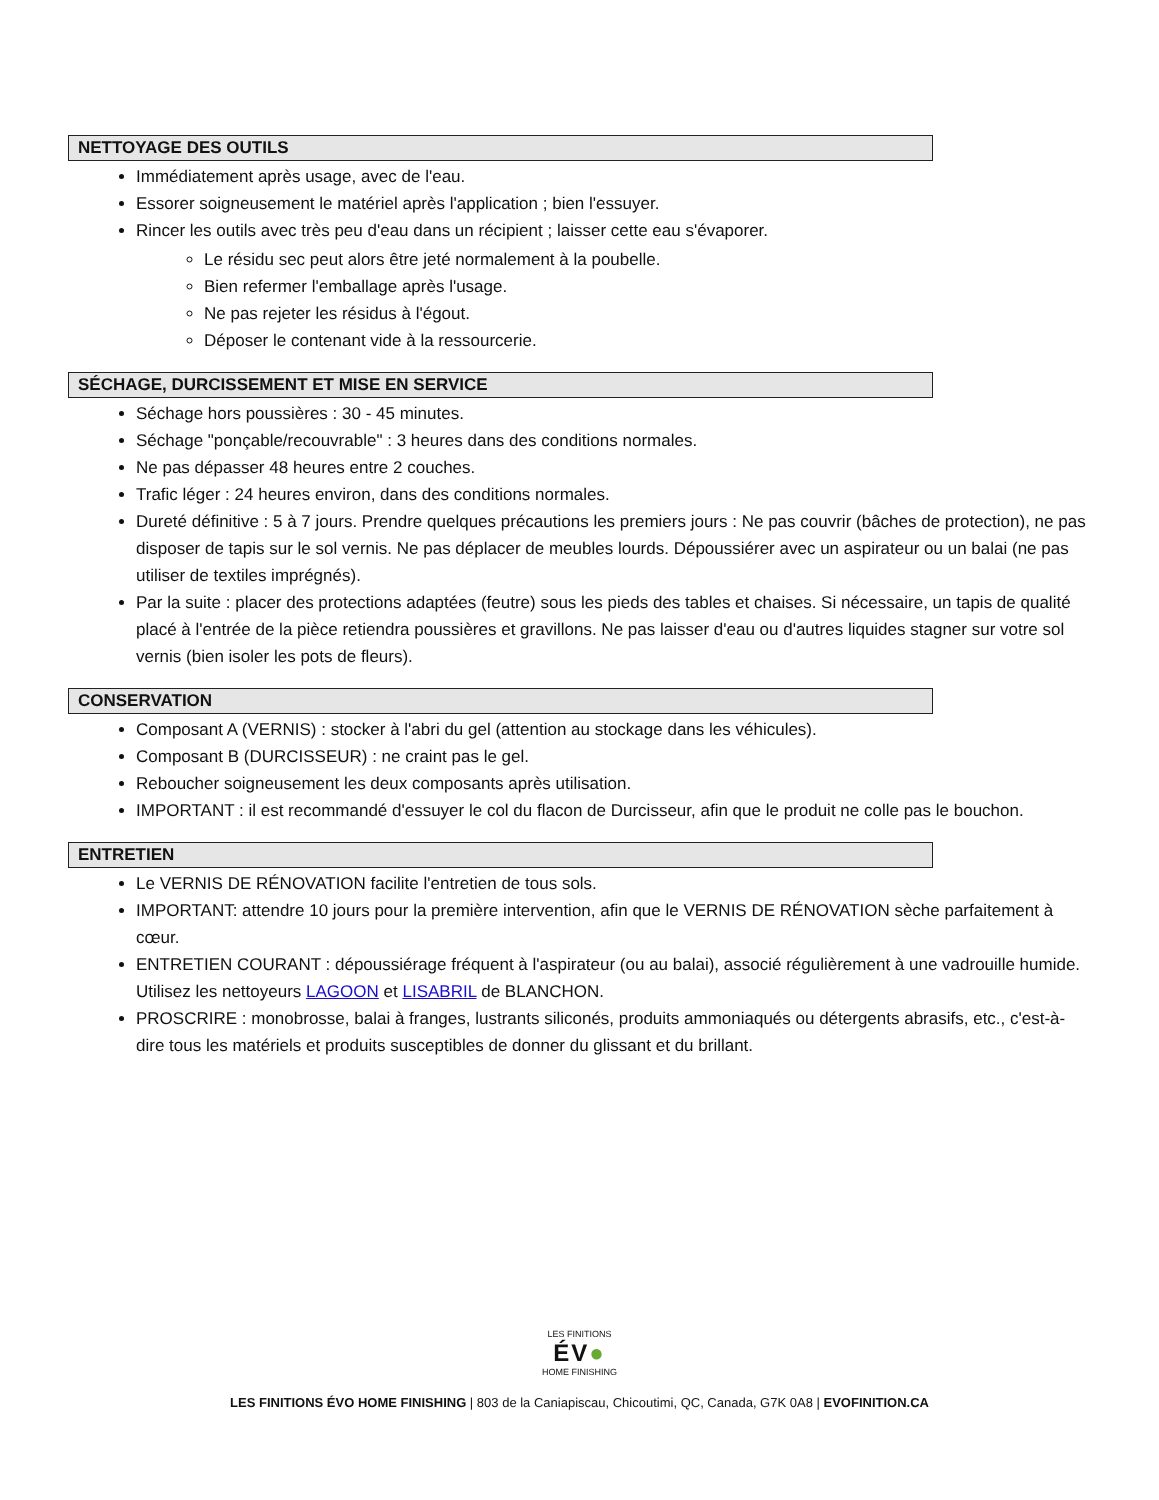NETTOYAGE DES OUTILS
Immédiatement après usage, avec de l'eau.
Essorer soigneusement le matériel après l'application ; bien l'essuyer.
Rincer les outils avec très peu d'eau dans un récipient ; laisser cette eau s'évaporer.
Le résidu sec peut alors être jeté normalement à la poubelle.
Bien refermer l'emballage après l'usage.
Ne pas rejeter les résidus à l'égout.
Déposer le contenant vide à la ressourcerie.
SÉCHAGE, DURCISSEMENT ET MISE EN SERVICE
Séchage hors poussières : 30 - 45 minutes.
Séchage "ponçable/recouvrable" : 3 heures dans des conditions normales.
Ne pas dépasser 48 heures entre 2 couches.
Trafic léger : 24 heures environ, dans des conditions normales.
Dureté définitive : 5 à 7 jours. Prendre quelques précautions les premiers jours : Ne pas couvrir (bâches de protection), ne pas disposer de tapis sur le sol vernis. Ne pas déplacer de meubles lourds. Dépoussiérer avec un aspirateur ou un balai (ne pas utiliser de textiles imprégnés).
Par la suite : placer des protections adaptées (feutre) sous les pieds des tables et chaises. Si nécessaire, un tapis de qualité placé à l'entrée de la pièce retiendra poussières et gravillons. Ne pas laisser d'eau ou d'autres liquides stagner sur votre sol vernis (bien isoler les pots de fleurs).
CONSERVATION
Composant A (VERNIS) : stocker à l'abri du gel (attention au stockage dans les véhicules).
Composant B (DURCISSEUR) : ne craint pas le gel.
Reboucher soigneusement les deux composants après utilisation.
IMPORTANT : il est recommandé d'essuyer le col du flacon de Durcisseur, afin que le produit ne colle pas le bouchon.
ENTRETIEN
Le VERNIS DE RÉNOVATION facilite l'entretien de tous sols.
IMPORTANT: attendre 10 jours pour la première intervention, afin que le VERNIS DE RÉNOVATION sèche parfaitement à cœur.
ENTRETIEN COURANT : dépoussiérage fréquent à l'aspirateur (ou au balai), associé régulièrement à une vadrouille humide. Utilisez les nettoyeurs LAGOON et LISABRIL de BLANCHON.
PROSCRIRE : monobrosse, balai à franges, lustrants siliconés, produits ammoniaqués ou détergents abrasifs, etc., c'est-à-dire tous les matériels et produits susceptibles de donner du glissant et du brillant.
LES FINITIONS
ÉV●
HOME FINISHING
LES FINITIONS ÉVO HOME FINISHING | 803 de la Caniapiscau, Chicoutimi, QC, Canada, G7K 0A8 | EVOFINITION.CA